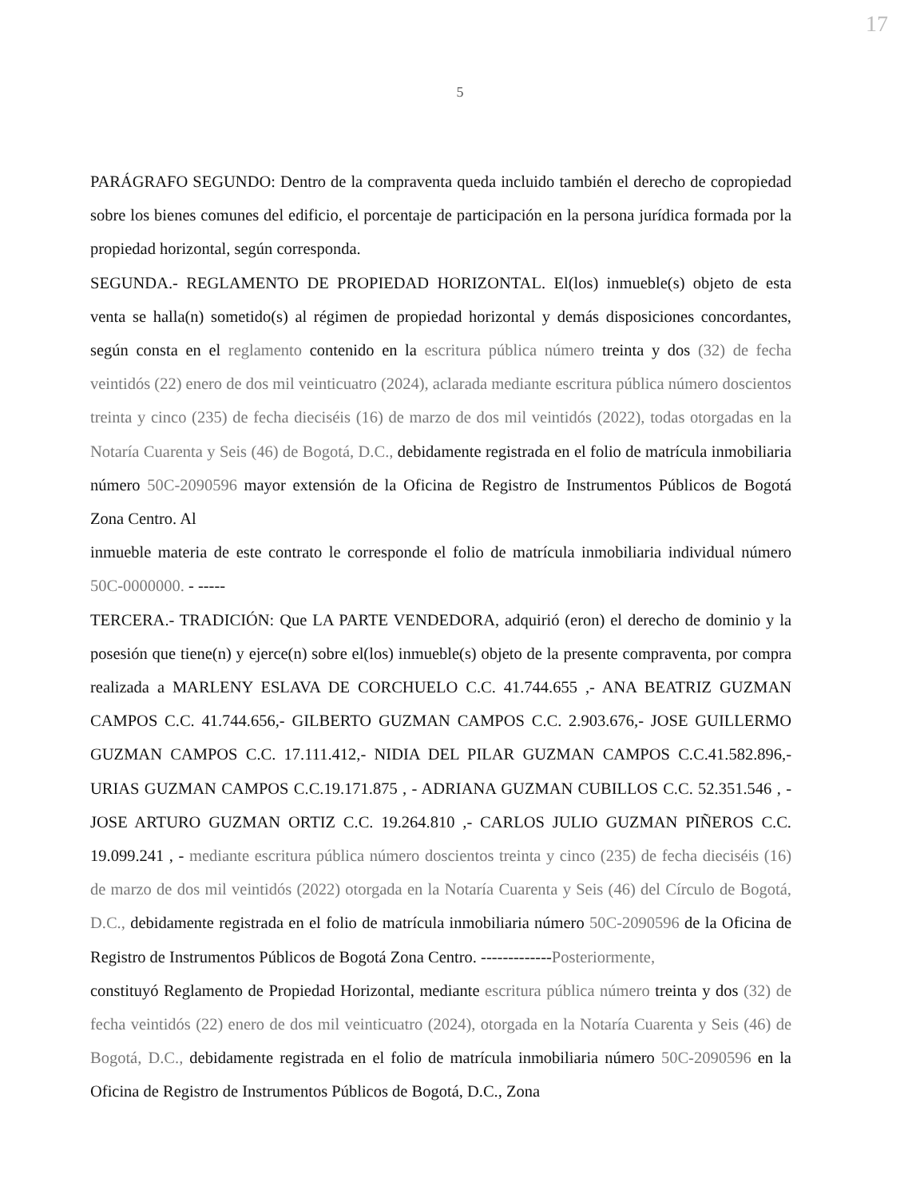17
5
PARÁGRAFO SEGUNDO: Dentro de la compraventa queda incluido también el derecho de copropiedad sobre los bienes comunes del edificio, el porcentaje de participación en la persona jurídica formada por la propiedad horizontal, según corresponda.
SEGUNDA.- REGLAMENTO DE PROPIEDAD HORIZONTAL. El(los) inmueble(s) objeto de esta venta se halla(n) sometido(s) al régimen de propiedad horizontal y demás disposiciones concordantes, según consta en el reglamento contenido en la escritura pública número treinta y dos (32) de fecha veintidós (22) enero de dos mil veinticuatro (2024), aclarada mediante escritura pública número doscientos treinta y cinco (235) de fecha dieciséis (16) de marzo de dos mil veintidós (2022), todas otorgadas en la Notaría Cuarenta y Seis (46) de Bogotá, D.C., debidamente registrada en el folio de matrícula inmobiliaria número 50C-2090596 mayor extensión de la Oficina de Registro de Instrumentos Públicos de Bogotá Zona Centro. Al
inmueble materia de este contrato le corresponde el folio de matrícula inmobiliaria individual número 50C-0000000. - -----
TERCERA.- TRADICIÓN: Que LA PARTE VENDEDORA, adquirió (eron) el derecho de dominio y la posesión que tiene(n) y ejerce(n) sobre el(los) inmueble(s) objeto de la presente compraventa, por compra realizada a MARLENY ESLAVA DE CORCHUELO C.C. 41.744.655 ,- ANA BEATRIZ GUZMAN CAMPOS C.C. 41.744.656,- GILBERTO GUZMAN CAMPOS C.C. 2.903.676,- JOSE GUILLERMO GUZMAN CAMPOS C.C. 17.111.412,- NIDIA DEL PILAR GUZMAN CAMPOS C.C.41.582.896,- URIAS GUZMAN CAMPOS C.C.19.171.875 , - ADRIANA GUZMAN CUBILLOS C.C. 52.351.546 , - JOSE ARTURO GUZMAN ORTIZ C.C. 19.264.810 ,- CARLOS JULIO GUZMAN PIÑEROS C.C. 19.099.241 , - mediante escritura pública número doscientos treinta y cinco (235) de fecha dieciséis (16) de marzo de dos mil veintidós (2022) otorgada en la Notaría Cuarenta y Seis (46) del Círculo de Bogotá, D.C., debidamente registrada en el folio de matrícula inmobiliaria número 50C-2090596 de la Oficina de Registro de Instrumentos Públicos de Bogotá Zona Centro. -------------Posteriormente,
constituyó Reglamento de Propiedad Horizontal, mediante escritura pública número treinta y dos (32) de fecha veintidós (22) enero de dos mil veinticuatro (2024), otorgada en la Notaría Cuarenta y Seis (46) de Bogotá, D.C., debidamente registrada en el folio de matrícula inmobiliaria número 50C-2090596 en la Oficina de Registro de Instrumentos Públicos de Bogotá, D.C., Zona